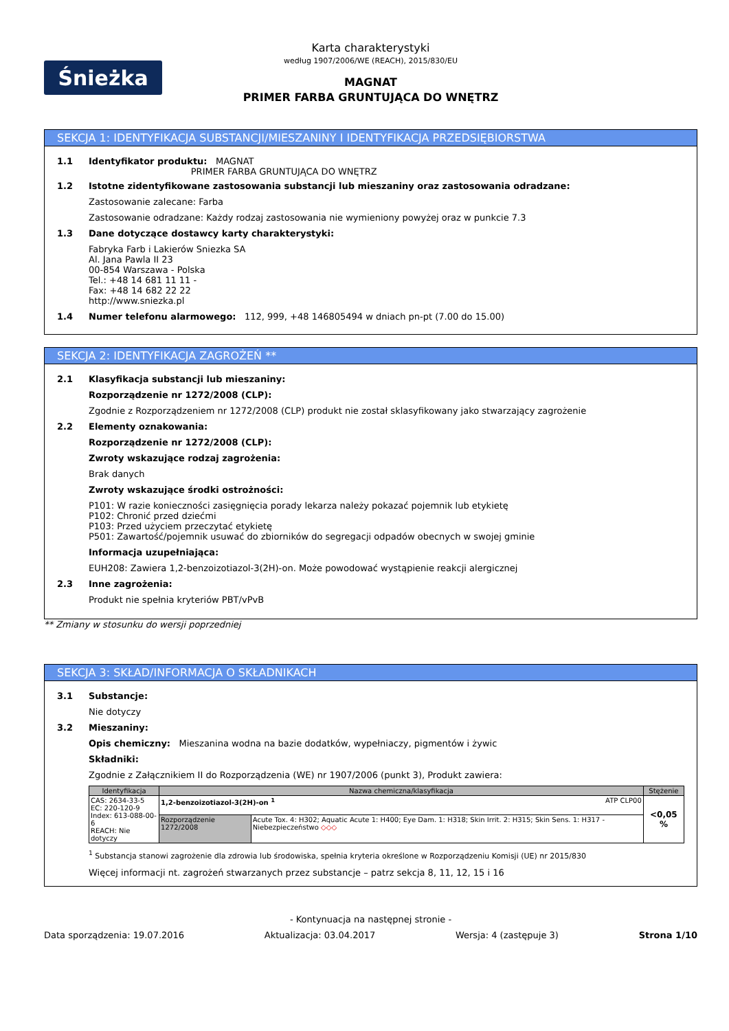Śnieżka
Karta charakterystyki
według 1907/2006/WE (REACH), 2015/830/EU
MAGNAT
PRIMER FARBA GRUNTUJĄCA DO WNĘTRZ
SEKCJA 1: IDENTYFIKACJA SUBSTANCJI/MIESZANINY I IDENTYFIKACJA PRZEDSIĘBIORSTWA
1.1 Identyfikator produktu: MAGNAT
PRIMER FARBA GRUNTUJĄCA DO WNĘTRZ
1.2 Istotne zidentyfikowane zastosowania substancji lub mieszaniny oraz zastosowania odradzane:
Zastosowanie zalecane: Farba
Zastosowanie odradzane: Każdy rodzaj zastosowania nie wymieniony powyżej oraz w punkcie 7.3
1.3 Dane dotyczące dostawcy karty charakterystyki:
Fabryka Farb i Lakierów Sniezka SA
Al. Jana Pawla II 23
00-854 Warszawa - Polska
Tel.: +48 14 681 11 11 -
Fax: +48 14 682 22 22
http://www.sniezka.pl
1.4 Numer telefonu alarmowego: 112, 999, +48 146805494 w dniach pn-pt (7.00 do 15.00)
SEKCJA 2: IDENTYFIKACJA ZAGROŻEŃ **
2.1 Klasyfikacja substancji lub mieszaniny:
Rozporządzenie nr 1272/2008 (CLP):
Zgodnie z Rozporządzeniem nr 1272/2008 (CLP) produkt nie został sklasyfikowany jako stwarzający zagrożenie
2.2 Elementy oznakowania:
Rozporządzenie nr 1272/2008 (CLP):
Zwroty wskazujące rodzaj zagrożenia:
Brak danych
Zwroty wskazujące środki ostrożności:
P101: W razie konieczności zasięgnięcia porady lekarza należy pokazać pojemnik lub etykietę
P102: Chronić przed dziećmi
P103: Przed użyciem przeczytać etykietę
P501: Zawartość/pojemnik usuwać do zbiorników do segregacji odpadów obecnych w swojej gminie
Informacja uzupełniająca:
EUH208: Zawiera 1,2-benzoizotiazol-3(2H)-on. Może powodować wystąpienie reakcji alergicznej
2.3 Inne zagrożenia:
Produkt nie spełnia kryteriów PBT/vPvB
** Zmiany w stosunku do wersji poprzedniej
SEKCJA 3: SKŁAD/INFORMACJA O SKŁADNIKACH
3.1 Substancje:
Nie dotyczy
3.2 Mieszaniny:
Opis chemiczny: Mieszanina wodna na bazie dodatków, wypełniaczy, pigmentów i żywic
Składniki:
Zgodnie z Załącznikiem II do Rozporządzenia (WE) nr 1907/2006 (punkt 3), Produkt zawiera:
| Identyfikacja | Nazwa chemiczna/klasyfikacja | | Stężenie |
| --- | --- | --- | --- |
| CAS: 2634-33-5 EC: 220-120-9 Index: 613-088-00-6 REACH: Nie dotyczy | 1,2-benzoizotiazol-3(2H)-on <sup>1</sup> ATP CLP00 | | <0,05 % |
| | Rozporządzenie 1272/2008 | Acute Tox. 4: H302; Aquatic Acute 1: H400; Eye Dam. 1: H318; Skin Irrit. 2: H315; Skin Sens. 1: H317 - Niebezpieczeństwo ◇◇◇ | |
<sup>1</sup> Substancja stanowi zagrożenie dla zdrowia lub środowiska, spełnia kryteria określone w Rozporządzeniu Komisji (UE) nr 2015/830
Więcej informacji nt. zagrożeń stwarzanych przez substancje – patrz sekcja 8, 11, 12, 15 i 16
- Kontynuacja na następnej stronie -
Data sporządzenia: 19.07.2016 Aktualizacja: 03.04.2017 Wersja: 4 (zastępuje 3) Strona 1/10